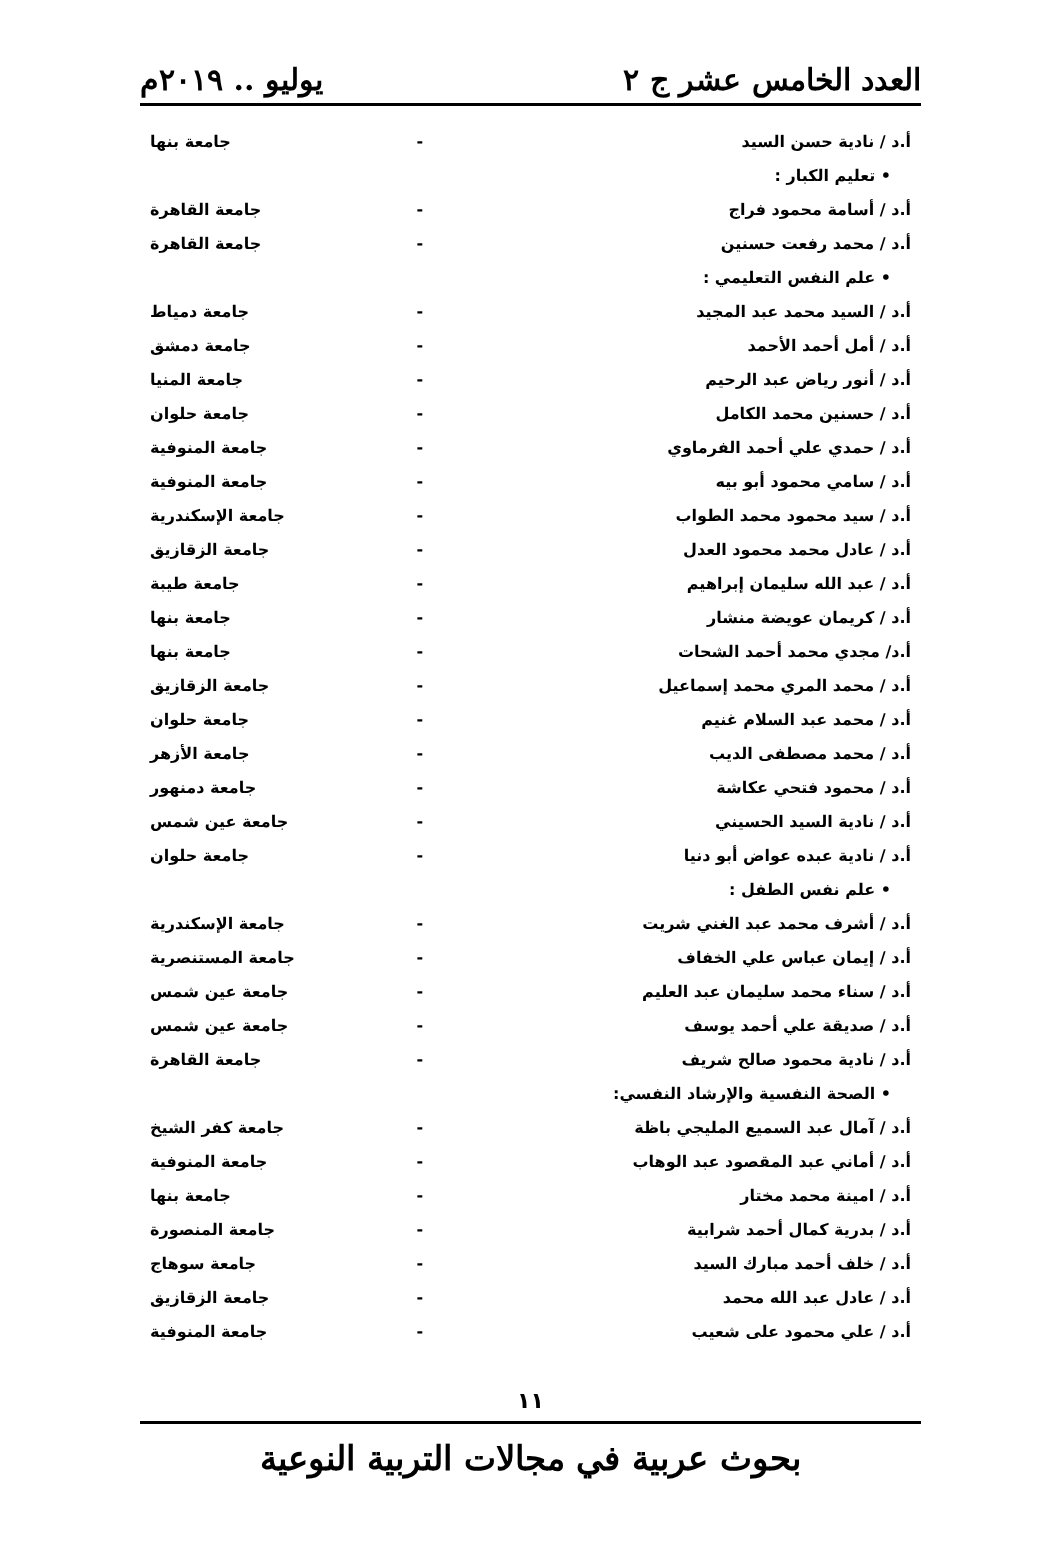العدد الخامس عشر ج ٢ يوليو .. ٢٠١٩م
| أ.د / نادية حسن السيد | - | جامعة بنها |
| • تعليم الكبار : | | |
| أ.د / أسامة محمود فراج | - | جامعة القاهرة |
| أ.د / محمد رفعت حسنين | - | جامعة القاهرة |
| • علم النفس التعليمي : | | |
| أ.د / السيد محمد عبد المجيد | - | جامعة دمياط |
| أ.د / أمل أحمد الأحمد | - | جامعة دمشق |
| أ.د / أنور رياض عبد الرحيم | - | جامعة المنيا |
| أ.د / حسنين محمد الكامل | - | جامعة حلوان |
| أ.د / حمدي علي أحمد الفرماوي | - | جامعة المنوفية |
| أ.د / سامي محمود أبو بيه | - | جامعة المنوفية |
| أ.د / سيد محمود محمد الطواب | - | جامعة الإسكندرية |
| أ.د / عادل محمد محمود العدل | - | جامعة الزقازيق |
| أ.د / عبد الله سليمان إبراهيم | - | جامعة طيبة |
| أ.د / كريمان عويضة منشار | - | جامعة بنها |
| أ.د/ مجدي محمد أحمد الشحات | - | جامعة بنها |
| أ.د / محمد المري محمد إسماعيل | - | جامعة الزقازيق |
| أ.د / محمد عبد السلام غنيم | - | جامعة حلوان |
| أ.د / محمد مصطفى الديب | - | جامعة الأزهر |
| أ.د / محمود فتحي عكاشة | - | جامعة دمنهور |
| أ.د / نادية السيد الحسيني | - | جامعة عين شمس |
| أ.د / نادية عبده عواض أبو دنيا | - | جامعة حلوان |
| • علم نفس الطفل : | | |
| أ.د / أشرف محمد عبد الغني شريت | - | جامعة الإسكندرية |
| أ.د / إيمان عباس علي الخفاف | - | جامعة المستنصرية |
| أ.د / سناء محمد سليمان عبد العليم | - | جامعة عين شمس |
| أ.د / صديقة علي أحمد يوسف | - | جامعة عين شمس |
| أ.د / نادية محمود صالح شريف | - | جامعة القاهرة |
| • الصحة النفسية والإرشاد النفسي: | | |
| أ.د / آمال عبد السميع المليجي باظة | - | جامعة كفر الشيخ |
| أ.د / أماني عبد المقصود عبد الوهاب | - | جامعة المنوفية |
| أ.د / امينة محمد مختار | - | جامعة بنها |
| أ.د / بدرية كمال أحمد شرابية | - | جامعة المنصورة |
| أ.د / خلف أحمد مبارك السيد | - | جامعة سوهاج |
| أ.د / عادل عبد الله محمد | - | جامعة الزقازيق |
| أ.د / علي محمود على شعيب | - | جامعة المنوفية |
١١
بحوث عربية في مجالات التربية النوعية